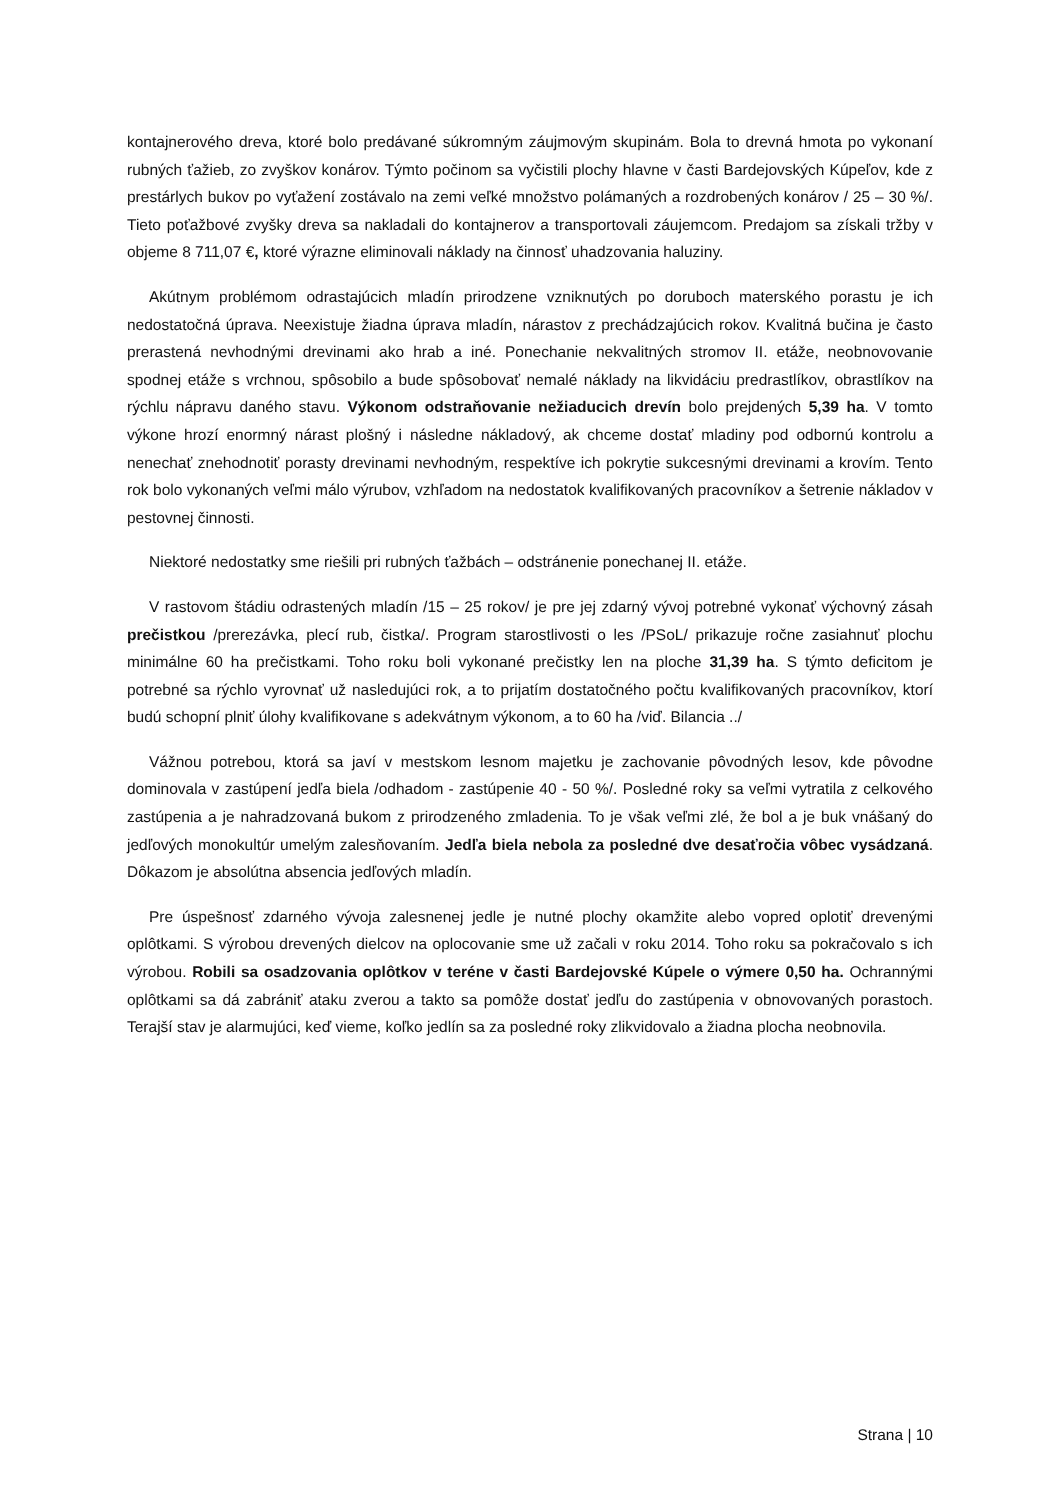kontajnerového dreva, ktoré bolo predávané súkromným záujmovým skupinám. Bola to drevná hmota po vykonaní rubných ťažieb, zo zvyškov konárov. Týmto počinom sa vyčistili plochy hlavne v časti Bardejovských Kúpeľov, kde z prestárlych bukov po vyťažení zostávalo na zemi veľké množstvo polámaných a rozdrobených konárov / 25 – 30 %/. Tieto poťažbové zvyšky dreva sa nakladali do kontajnerov a transportovali záujemcom. Predajom sa získali tržby v objeme 8 711,07 €, ktoré výrazne eliminovali náklady na činnosť uhadzovania haluziny.
Akútnym problémom odrastajúcich mladín prirodzene vzniknutých po doruboch materského porastu je ich nedostatočná úprava. Neexistuje žiadna úprava mladín, nárastov z prechádzajúcich rokov. Kvalitná bučina je často prerastená nevhodnými drevinami ako hrab a iné. Ponechanie nekvalitných stromov II. etáže, neobnovovanie spodnej etáže s vrchnou, spôsobilo a bude spôsobovať nemalé náklady na likvidáciu predrastlíkov, obrastlíkov na rýchlu nápravu daného stavu. Výkonom odstraňovanie nežiaducich drevín bolo prejdených 5,39 ha. V tomto výkone hrozí enormný nárast plošný i následne nákladový, ak chceme dostať mladiny pod odbornú kontrolu a nenechať znehodnotiť porasty drevinami nevhodným, respektíve ich pokrytie sukcesnými drevinami a krovím. Tento rok bolo vykonaných veľmi málo výrubov, vzhľadom na nedostatok kvalifikovaných pracovníkov a šetrenie nákladov v pestovnej činnosti.
Niektoré nedostatky sme riešili pri rubných ťažbách – odstránenie ponechanej II. etáže.
V rastovom štádiu odrastených mladín /15 – 25 rokov/ je pre jej zdarný vývoj potrebné vykonať výchovný zásah prečistkou /prerezávka, plecí rub, čistka/. Program starostlivosti o les /PSoL/ prikazuje ročne zasiahnuť plochu minimálne 60 ha prečistkami. Toho roku boli vykonané prečistky len na ploche 31,39 ha. S týmto deficitom je potrebné sa rýchlo vyrovnať už nasledujúci rok, a to prijatím dostatočného počtu kvalifikovaných pracovníkov, ktorí budú schopní plniť úlohy kvalifikovane s adekvátnym výkonom, a to 60 ha /viď. Bilancia ../
Vážnou potrebou, ktorá sa javí v mestskom lesnom majetku je zachovanie pôvodných lesov, kde pôvodne dominovala v zastúpení jedľa biela /odhadom - zastúpenie 40 - 50 %/. Posledné roky sa veľmi vytratila z celkového zastúpenia a je nahradzovaná bukom z prirodzeného zmladenia. To je však veľmi zlé, že bol a je buk vnášaný do jedľových monokultúr umelým zalesňovaním. Jedľa biela nebola za posledné dve desaťročia vôbec vysádzaná. Dôkazom je absolútna absencia jedľových mladín.
Pre úspešnosť zdarného vývoja zalesnenej jedle je nutné plochy okamžite alebo vopred oplotiť drevenými oplôtkami. S výrobou drevených dielcov na oplocovanie sme už začali v roku 2014. Toho roku sa pokračovalo s ich výrobou. Robili sa osadzovania oplôtkov v teréne v časti Bardejovské Kúpele o výmere 0,50 ha. Ochrannými oplôtkami sa dá zabrániť ataku zverou a takto sa pomôže dostať jedľu do zastúpenia v obnovovaných porastoch. Terajší stav je alarmujúci, keď vieme, koľko jedlín sa za posledné roky zlikvidovalo a žiadna plocha neobnovila.
Strana | 10